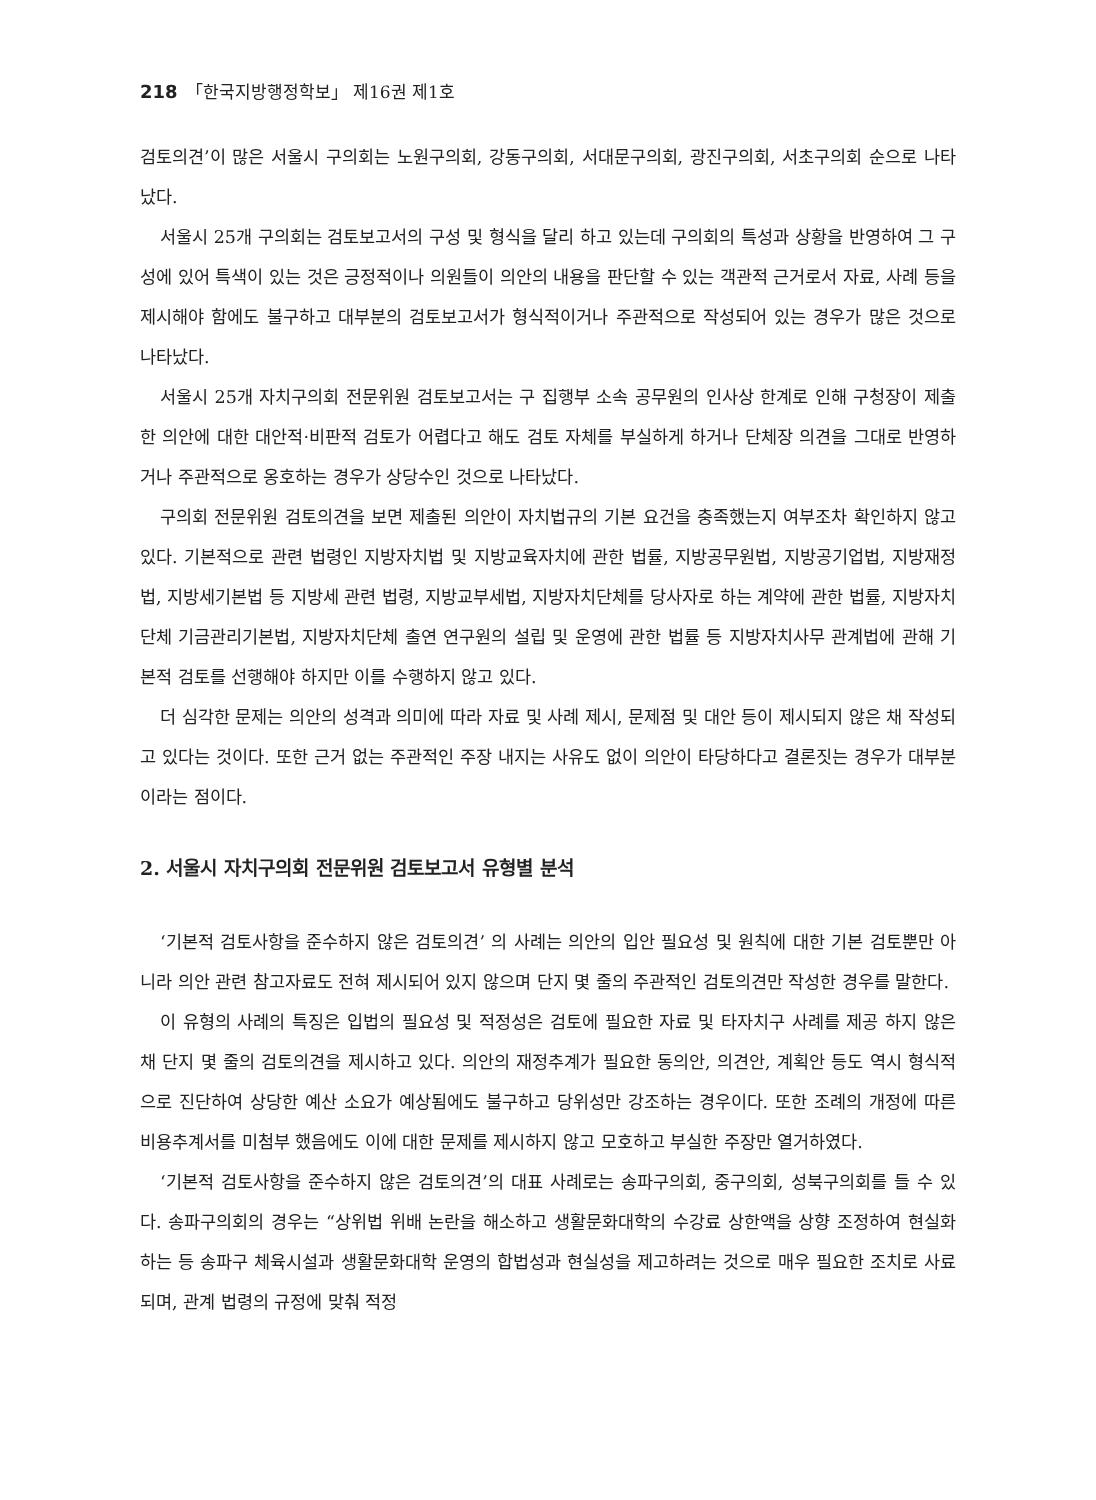218 「한국지방행정학보」 제16권 제1호
검토의견’이 많은 서울시 구의회는 노원구의회, 강동구의회, 서대문구의회, 광진구의회, 서초구의회 순으로 나타났다.
서울시 25개 구의회는 검토보고서의 구성 및 형식을 달리 하고 있는데 구의회의 특성과 상황을 반영하여 그 구성에 있어 특색이 있는 것은 긍정적이나 의원들이 의안의 내용을 판단할 수 있는 객관적 근거로서 자료, 사례 등을 제시해야 함에도 불구하고 대부분의 검토보고서가 형식적이거나 주관적으로 작성되어 있는 경우가 많은 것으로 나타났다.
서울시 25개 자치구의회 전문위원 검토보고서는 구 집행부 소속 공무원의 인사상 한계로 인해 구청장이 제출한 의안에 대한 대안적·비판적 검토가 어렵다고 해도 검토 자체를 부실하게 하거나 단체장 의견을 그대로 반영하거나 주관적으로 옹호하는 경우가 상당수인 것으로 나타났다.
구의회 전문위원 검토의견을 보면 제출된 의안이 자치법규의 기본 요건을 충족했는지 여부조차 확인하지 않고 있다. 기본적으로 관련 법령인 지방자치법 및 지방교육자치에 관한 법률, 지방공무원법, 지방공기업법, 지방재정법, 지방세기본법 등 지방세 관련 법령, 지방교부세법, 지방자치단체를 당사자로 하는 계약에 관한 법률, 지방자치단체 기금관리기본법, 지방자치단체 출연 연구원의 설립 및 운영에 관한 법률 등 지방자치사무 관계법에 관해 기본적 검토를 선행해야 하지만 이를 수행하지 않고 있다.
더 심각한 문제는 의안의 성격과 의미에 따라 자료 및 사례 제시, 문제점 및 대안 등이 제시되지 않은 채 작성되고 있다는 것이다. 또한 근거 없는 주관적인 주장 내지는 사유도 없이 의안이 타당하다고 결론짓는 경우가 대부분이라는 점이다.
2. 서울시 자치구의회 전문위원 검토보고서 유형별 분석
‘기본적 검토사항을 준수하지 않은 검토의견’ 의 사례는 의안의 입안 필요성 및 원칙에 대한 기본 검토뿐만 아니라 의안 관련 참고자료도 전혀 제시되어 있지 않으며 단지 몇 줄의 주관적인 검토의견만 작성한 경우를 말한다.
이 유형의 사례의 특징은 입법의 필요성 및 적정성은 검토에 필요한 자료 및 타자치구 사례를 제공 하지 않은 채 단지 몇 줄의 검토의견을 제시하고 있다. 의안의 재정추계가 필요한 동의안, 의견안, 계획안 등도 역시 형식적으로 진단하여 상당한 예산 소요가 예상됨에도 불구하고 당위성만 강조하는 경우이다. 또한 조례의 개정에 따른 비용추계서를 미첨부 했음에도 이에 대한 문제를 제시하지 않고 모호하고 부실한 주장만 열거하였다.
‘기본적 검토사항을 준수하지 않은 검토의견’의 대표 사례로는 송파구의회, 중구의회, 성북구의회를 들 수 있다. 송파구의회의 경우는 “상위법 위배 논란을 해소하고 생활문화대학의 수강료 상한액을 상향 조정하여 현실화하는 등 송파구 체육시설과 생활문화대학 운영의 합법성과 현실성을 제고하려는 것으로 매우 필요한 조치로 사료되며, 관계 법령의 규정에 맞춰 적정